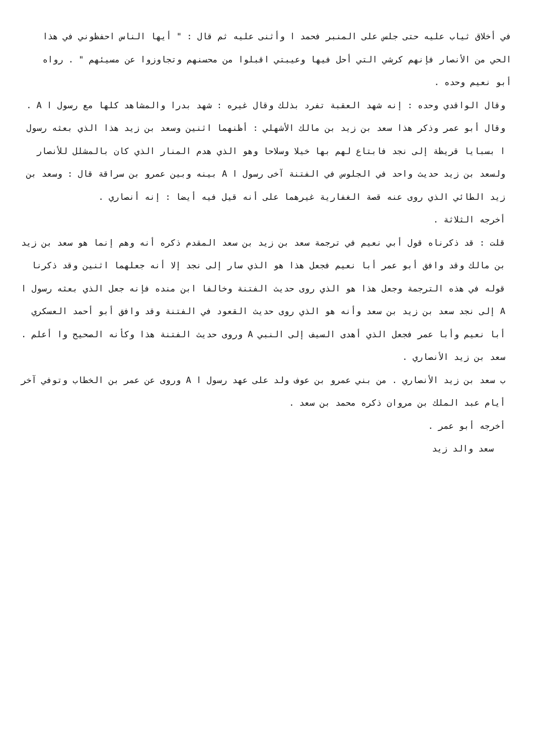في أخلاق ثياب عليه حتى جلس على المنبر فحمد ا وأثنى عليه ثم قال : " أيها الناس احفظوني في هذا الحي من الأنصار فإنهم كرشي التي أحل فيها وعيبتي اقبلوا من محسنهم وتجاوزوا عن مسيئهم " . رواه أبو نعيم وحده .
وقال الواقدي وحده : إنه شهد العقبة تفرد بذلك وقال غيره : شهد بدرا والمشاهد كلها مع رسول ا A .
وقال أبو عمر وذكر هذا سعد بن زيد بن مالك الأشهلي : أظنهما اثنين وسعد بن زيد هذا الذي بعثه رسول ا بسبايا قريظة إلى نجد فابتاع لهم بها خيلا وسلاحا وهو الذي هدم المنار الذي كان بالمشلل للأنصار ولسعد بن زيد حديث واحد في الجلوس في الفتنة آخى رسول ا A بينه وبين عمرو بن سراقة قال : وسعد بن زيد الطائي الذي روى عنه قصة الغفارية غيرهما على أنه قيل فيه أيضا : إنه أنصاري .
أخرجه الثلاثة .
قلت : قد ذكرناه قول أبي نعيم في ترجمة سعد بن زيد بن سعد المقدم ذكره أنه وهم إنما هو سعد بن زيد بن مالك وقد وافق أبو عمر أبا نعيم فجعل هذا هو الذي سار إلى نجد إلا أنه جعلهما اثنين وقد ذكرنا قوله في هذه الترجمة وجعل هذا هو الذي روى حديث الفتنة وخالفا ابن منده فإنه جعل الذي بعثه رسول ا A إلى نجد سعد بن زيد بن سعد وأنه هو الذي روى حديث القعود في الفتنة وقد وافق أبو أحمد العسكري أبا نعيم وأبا عمر فجعل الذي أهدى السيف إلى النبي A وروى حديث الفتنة هذا وكأنه الصحيح وا أعلم .
سعد بن زيد الأنصاري .
ب سعد بن زيد الأنصاري . من بني عمرو بن عوف ولد على عهد رسول ا A وروى عن عمر بن الخطاب وتوفي آخر أيام عبد الملك بن مروان ذكره محمد بن سعد .
أخرجه أبو عمر .
سعد والد زيد